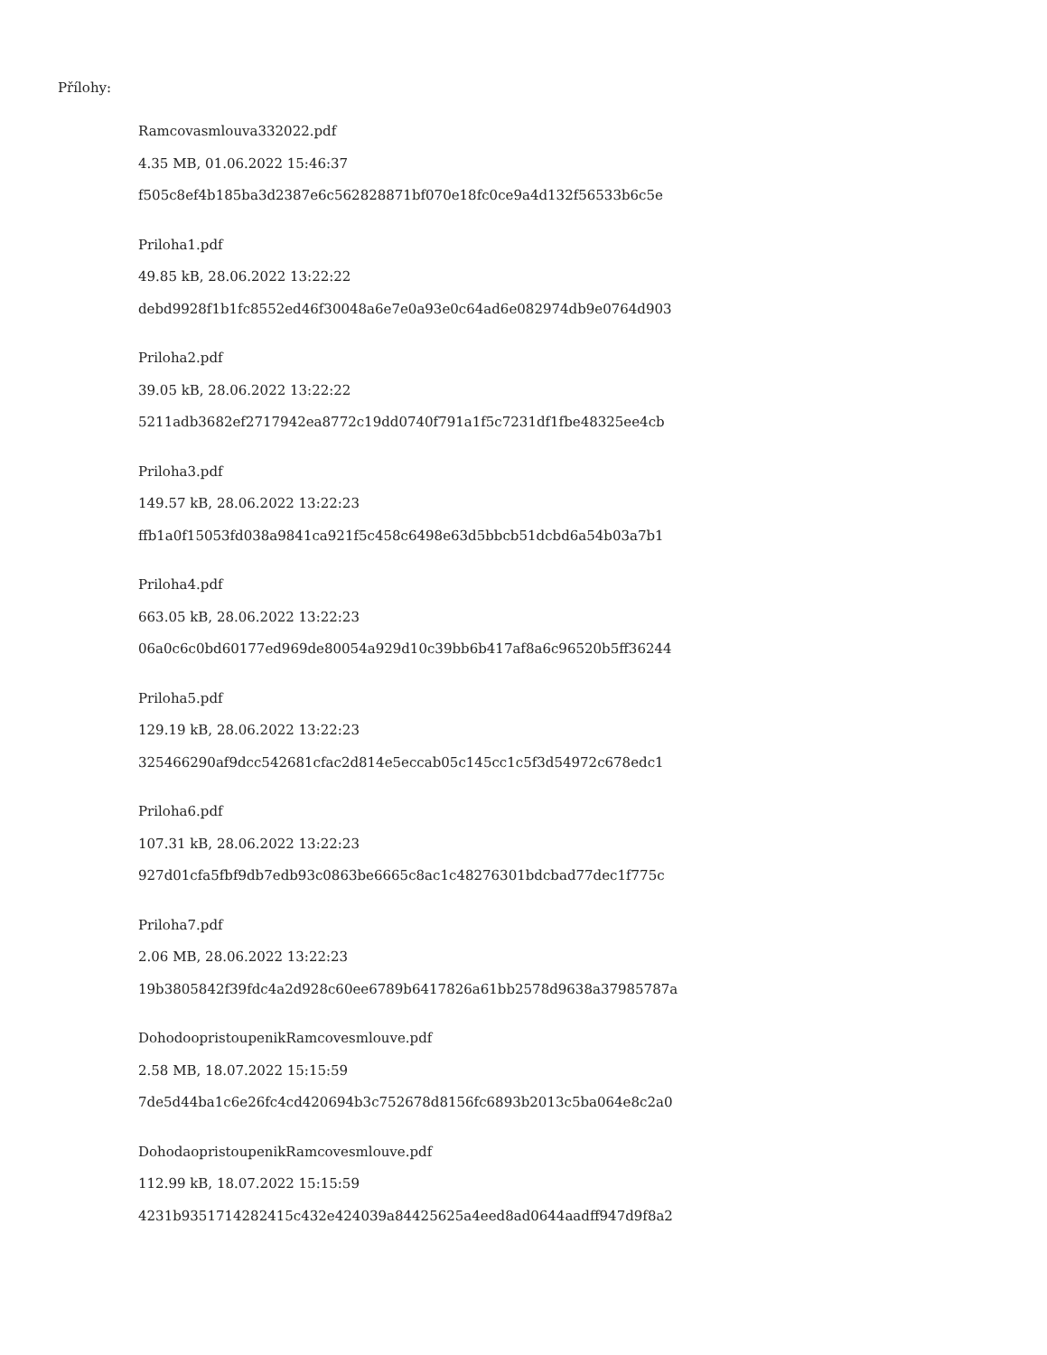Přílohy:
Ramcovasmlouva332022.pdf
4.35 MB, 01.06.2022 15:46:37
f505c8ef4b185ba3d2387e6c562828871bf070e18fc0ce9a4d132f56533b6c5e
Priloha1.pdf
49.85 kB, 28.06.2022 13:22:22
debd9928f1b1fc8552ed46f30048a6e7e0a93e0c64ad6e082974db9e0764d903
Priloha2.pdf
39.05 kB, 28.06.2022 13:22:22
5211adb3682ef2717942ea8772c19dd0740f791a1f5c7231df1fbe48325ee4cb
Priloha3.pdf
149.57 kB, 28.06.2022 13:22:23
ffb1a0f15053fd038a9841ca921f5c458c6498e63d5bbcb51dcbd6a54b03a7b1
Priloha4.pdf
663.05 kB, 28.06.2022 13:22:23
06a0c6c0bd60177ed969de80054a929d10c39bb6b417af8a6c96520b5ff36244
Priloha5.pdf
129.19 kB, 28.06.2022 13:22:23
325466290af9dcc542681cfac2d814e5eccab05c145cc1c5f3d54972c678edc1
Priloha6.pdf
107.31 kB, 28.06.2022 13:22:23
927d01cfa5fbf9db7edb93c0863be6665c8ac1c48276301bdcbad77dec1f775c
Priloha7.pdf
2.06 MB, 28.06.2022 13:22:23
19b3805842f39fdc4a2d928c60ee6789b6417826a61bb2578d9638a37985787a
DohodoopristoupenikRamcovesmlouve.pdf
2.58 MB, 18.07.2022 15:15:59
7de5d44ba1c6e26fc4cd420694b3c752678d8156fc6893b2013c5ba064e8c2a0
DohodaopristoupenikRamcovesmlouve.pdf
112.99 kB, 18.07.2022 15:15:59
4231b9351714282415c432e424039a84425625a4eed8ad0644aadff947d9f8a2